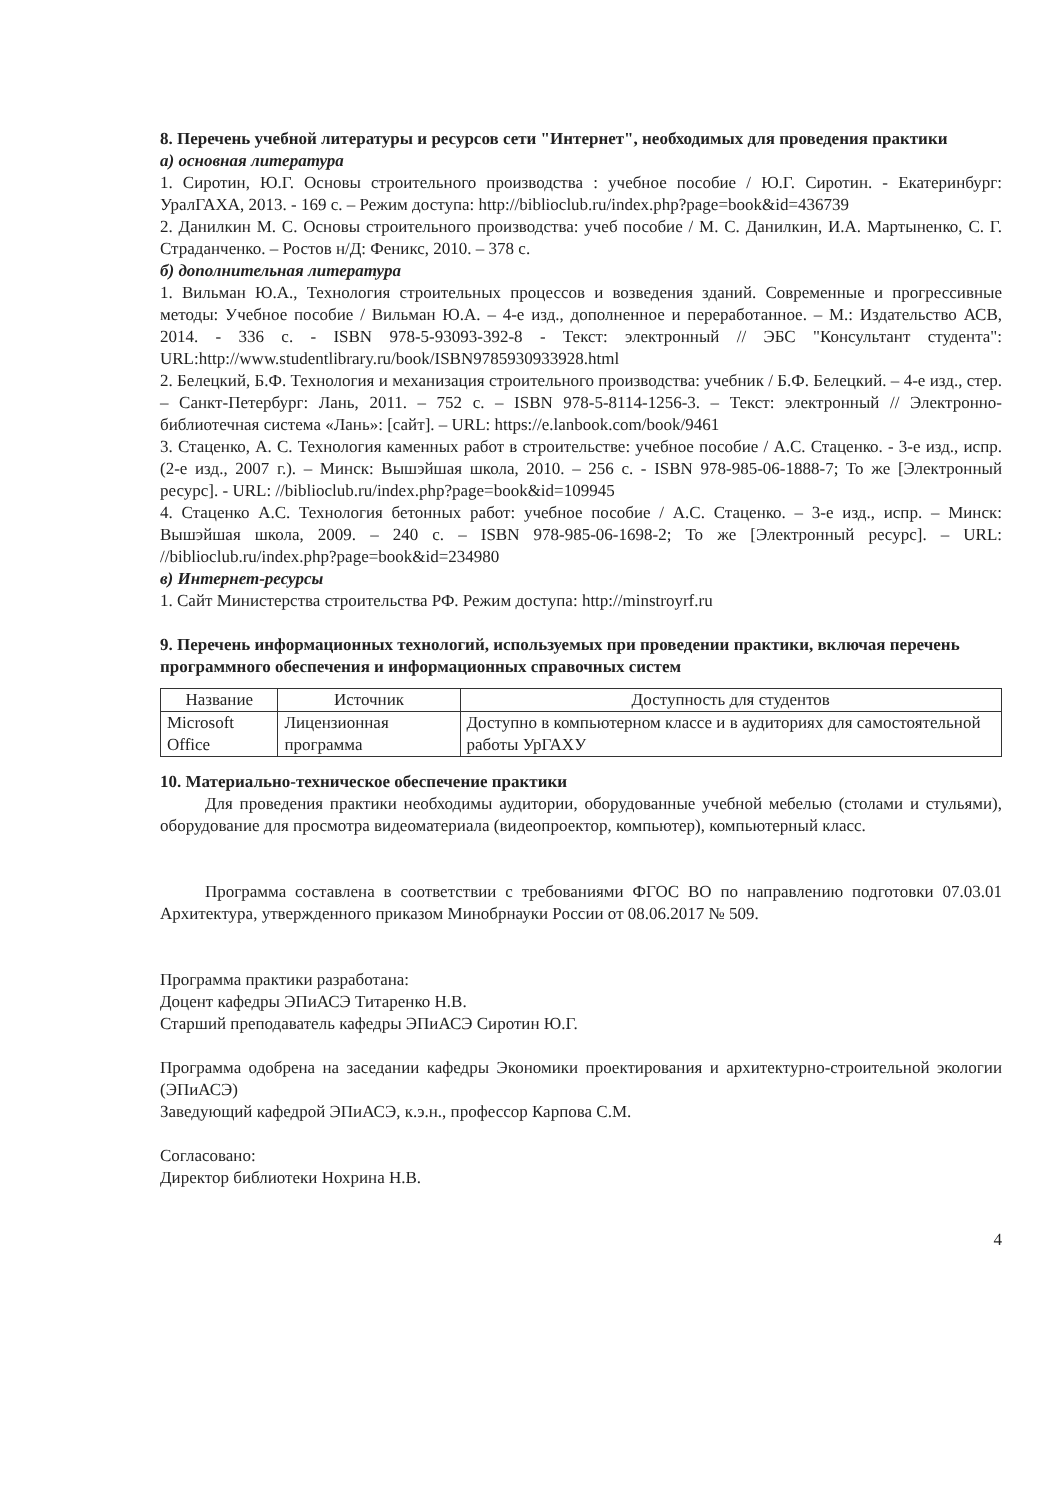8. Перечень учебной литературы и ресурсов сети "Интернет", необходимых для проведения практики
а) основная литература
1. Сиротин, Ю.Г. Основы строительного производства : учебное пособие / Ю.Г. Сиротин. - Екатеринбург: УралГАХА, 2013. - 169 с. – Режим доступа: http://biblioclub.ru/index.php?page=book&id=436739
2. Данилкин М. С. Основы строительного производства: учеб пособие / М. С. Данилкин, И.А. Мартыненко, С. Г. Страданченко. – Ростов н/Д: Феникс, 2010. – 378 с.
б) дополнительная литература
1. Вильман Ю.А., Технология строительных процессов и возведения зданий. Современные и прогрессивные методы: Учебное пособие / Вильман Ю.А. – 4-е изд., дополненное и переработанное. – М.: Издательство АСВ, 2014. - 336 с. - ISBN 978-5-93093-392-8 - Текст: электронный // ЭБС "Консультант студента": URL:http://www.studentlibrary.ru/book/ISBN9785930933928.html
2. Белецкий, Б.Ф. Технология и механизация строительного производства: учебник / Б.Ф. Белецкий. – 4-е изд., стер. – Санкт-Петербург: Лань, 2011. – 752 с. – ISBN 978-5-8114-1256-3. – Текст: электронный // Электронно-библиотечная система «Лань»: [сайт]. – URL: https://e.lanbook.com/book/9461
3. Стаценко, А. С. Технология каменных работ в строительстве: учебное пособие / А.С. Стаценко. - 3-е изд., испр. (2-е изд., 2007 г.). – Минск: Вышэйшая школа, 2010. – 256 с. - ISBN 978-985-06-1888-7; То же [Электронный ресурс]. - URL: //biblioclub.ru/index.php?page=book&id=109945
4. Стаценко А.С. Технология бетонных работ: учебное пособие / А.С. Стаценко. – 3-е изд., испр. – Минск: Вышэйшая школа, 2009. – 240 с. – ISBN 978-985-06-1698-2; То же [Электронный ресурс]. – URL: //biblioclub.ru/index.php?page=book&id=234980
в) Интернет-ресурсы
1. Сайт Министерства строительства РФ. Режим доступа: http://minstroyrf.ru
9. Перечень информационных технологий, используемых при проведении практики, включая перечень программного обеспечения и информационных справочных систем
| Название | Источник | Доступность для студентов |
| --- | --- | --- |
| Microsoft Office | Лицензионная программа | Доступно в компьютерном классе и в аудиториях для самостоятельной работы УрГАХУ |
10. Материально-техническое обеспечение практики
Для проведения практики необходимы аудитории, оборудованные учебной мебелью (столами и стульями), оборудование для просмотра видеоматериала (видеопроектор, компьютер), компьютерный класс.
Программа составлена в соответствии с требованиями ФГОС ВО по направлению подготовки 07.03.01 Архитектура, утвержденного приказом Минобрнауки России от 08.06.2017 № 509.
Программа практики разработана:
Доцент кафедры ЭПиАСЭ Титаренко Н.В.
Старший преподаватель кафедры ЭПиАСЭ Сиротин Ю.Г.
Программа одобрена на заседании кафедры Экономики проектирования и архитектурно-строительной экологии (ЭПиАСЭ)
Заведующий кафедрой ЭПиАСЭ, к.э.н., профессор Карпова С.М.
Согласовано:
Директор библиотеки Нохрина Н.В.
4